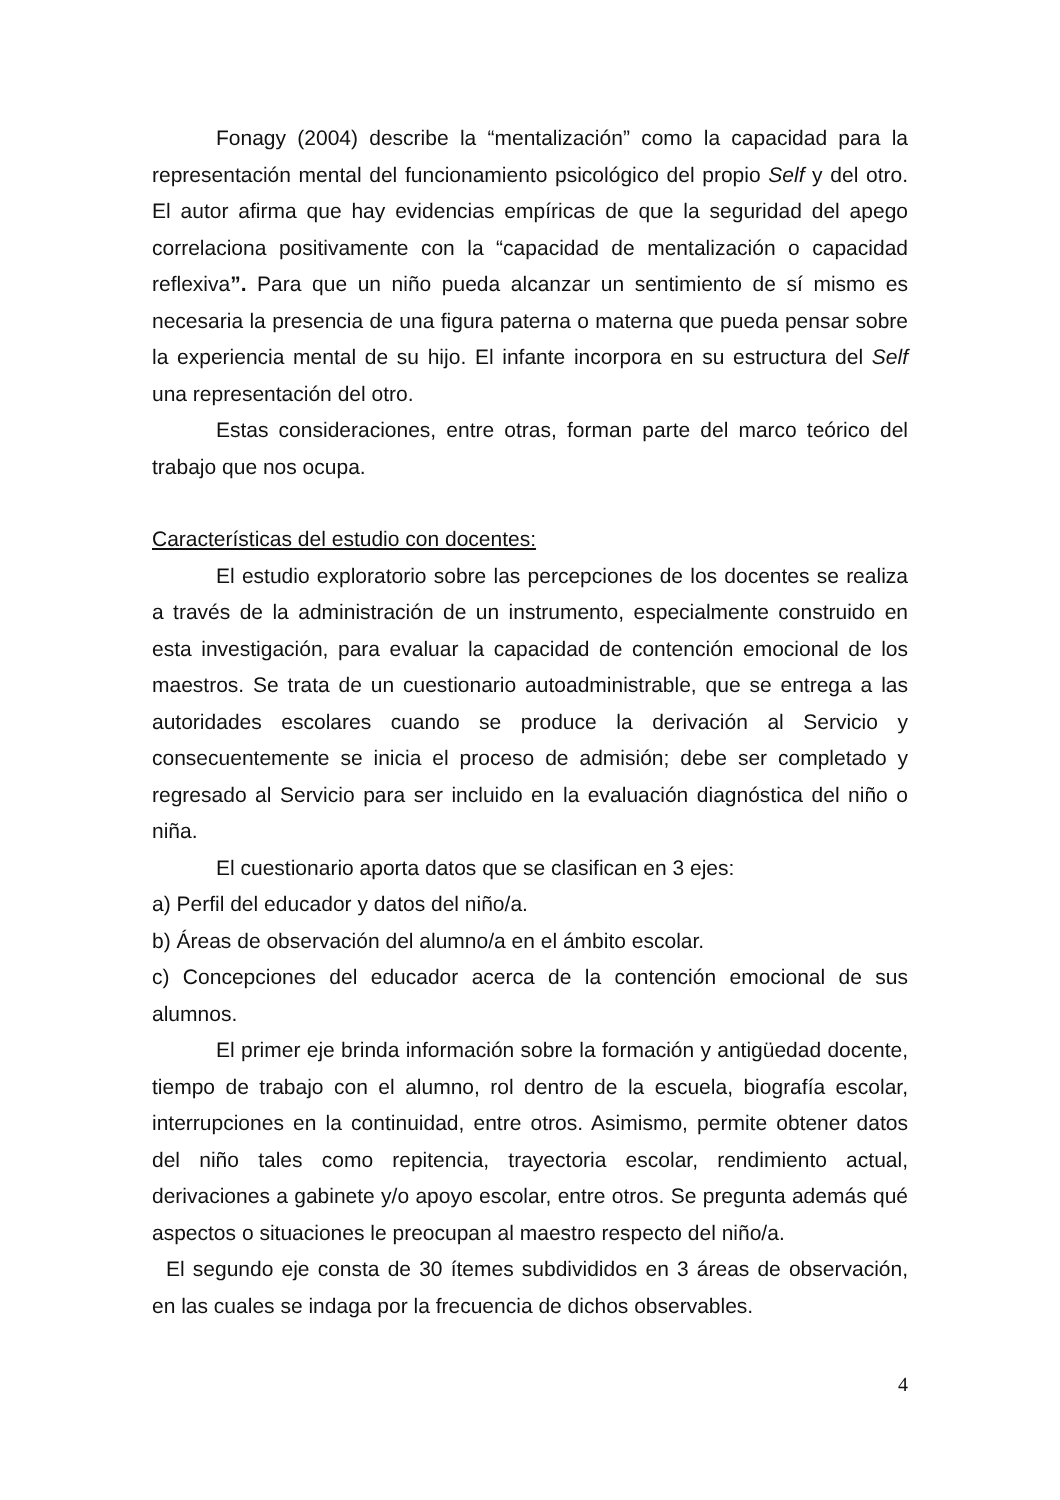Fonagy (2004) describe la “mentalización” como la capacidad para la representación mental del funcionamiento psicológico del propio Self y del otro. El autor afirma que hay evidencias empíricas de que la seguridad del apego correlaciona positivamente con la “capacidad de mentalización o capacidad reflexiva”. Para que un niño pueda alcanzar un sentimiento de sí mismo es necesaria la presencia de una figura paterna o materna que pueda pensar sobre la experiencia mental de su hijo. El infante incorpora en su estructura del Self una representación del otro.
Estas consideraciones, entre otras, forman parte del marco teórico del trabajo que nos ocupa.
Características del estudio con docentes:
El estudio exploratorio sobre las percepciones de los docentes se realiza a través de la administración de un instrumento, especialmente construido en esta investigación, para evaluar la capacidad de contención emocional de los maestros. Se trata de un cuestionario autoadministrable, que se entrega a las autoridades escolares cuando se produce la derivación al Servicio y consecuentemente se inicia el proceso de admisión; debe ser completado y regresado al Servicio para ser incluido en la evaluación diagnóstica del niño o niña.
El cuestionario aporta datos que se clasifican en 3 ejes:
a) Perfil del educador y datos del niño/a.
b) Áreas de observación del alumno/a en el ámbito escolar.
c) Concepciones del educador acerca de la contención emocional de sus alumnos.
El primer eje brinda información sobre la formación y antigüedad docente, tiempo de trabajo con el alumno, rol dentro de la escuela, biografía escolar, interrupciones en la continuidad, entre otros. Asimismo, permite obtener datos del niño tales como repitencia, trayectoria escolar, rendimiento actual, derivaciones a gabinete y/o apoyo escolar, entre otros. Se pregunta además qué aspectos o situaciones le preocupan al maestro respecto del niño/a.
El segundo eje consta de 30 ítemes subdivididos en 3 áreas de observación, en las cuales se indaga por la frecuencia de dichos observables.
4